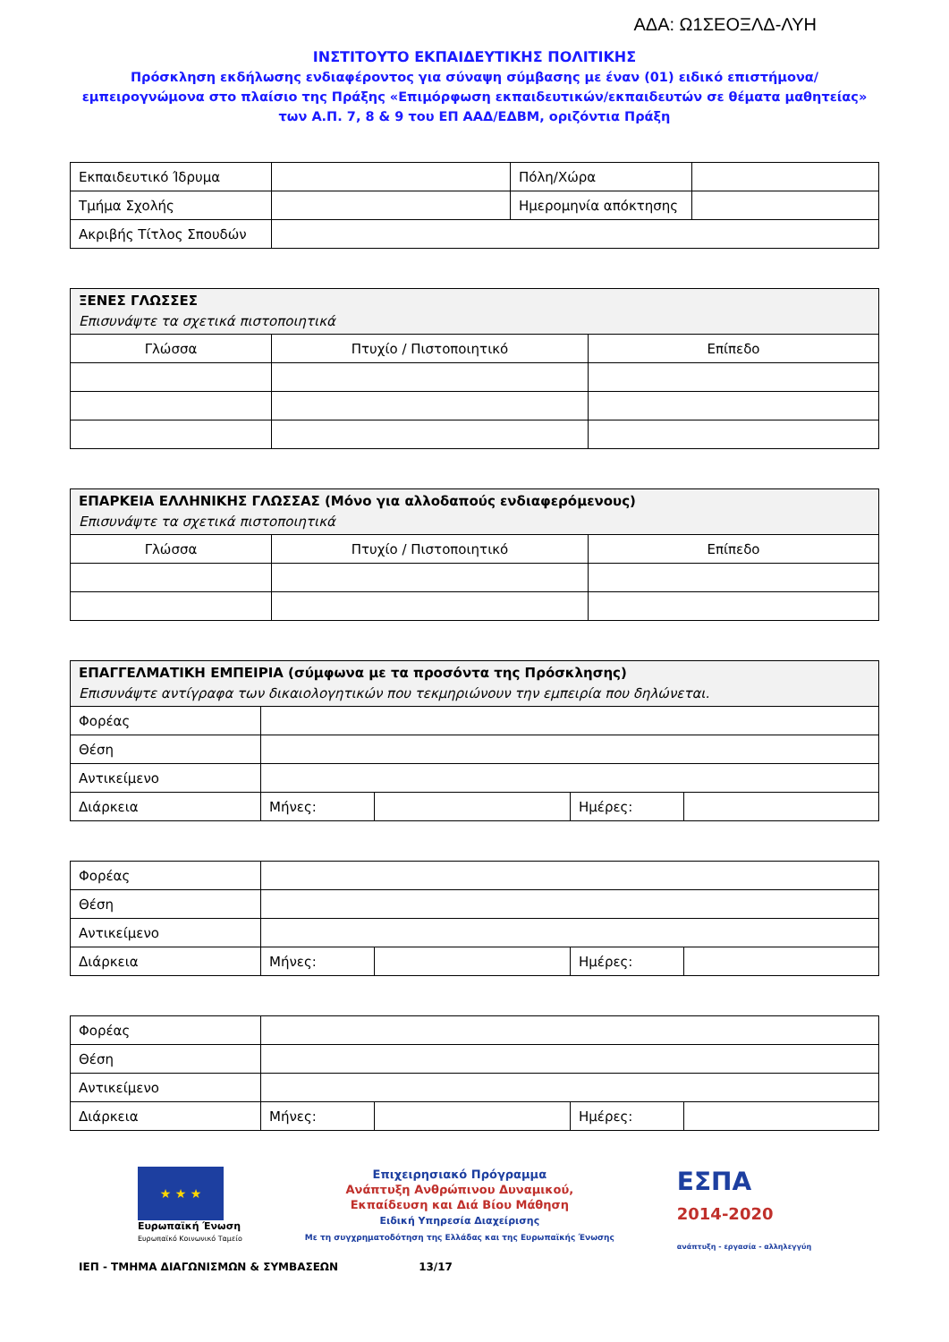ΑΔΑ: Ω1ΣΕΟΞΛΔ-ΛΥΗ
ΙΝΣΤΙΤΟΥΤΟ ΕΚΠΑΙΔΕΥΤΙΚΗΣ ΠΟΛΙΤΙΚΗΣ
Πρόσκληση εκδήλωσης ενδιαφέροντος για σύναψη σύμβασης με έναν (01) ειδικό επιστήμονα/εμπειρογνώμονα στο πλαίσιο της Πράξης «Επιμόρφωση εκπαιδευτικών/εκπαιδευτών σε θέματα μαθητείας» των Α.Π. 7, 8 & 9 του ΕΠ ΑΑΔ/ΕΔΒΜ, οριζόντια Πράξη
| Εκπαιδευτικό Ίδρυμα | | Πόλη/Χώρα | |
| Τμήμα Σχολής | | Ημερομηνία απόκτησης | |
| Ακριβής Τίτλος Σπουδών | | | |
| ΞΕΝΕΣ ΓΛΩΣΣΕΣ Επισυνάψτε τα σχετικά πιστοποιητικά | | |
| --- | --- | --- |
| Γλώσσα | Πτυχίο / Πιστοποιητικό | Επίπεδο |
| ΕΠΑΡΚΕΙΑ ΕΛΛΗΝΙΚΗΣ ΓΛΩΣΣΑΣ (Μόνο για αλλοδαπούς ενδιαφερόμενους) Επισυνάψτε τα σχετικά πιστοποιητικά | | |
| --- | --- | --- |
| Γλώσσα | Πτυχίο / Πιστοποιητικό | Επίπεδο |
| ΕΠΑΓΓΕΛΜΑΤΙΚΗ ΕΜΠΕΙΡΙΑ (σύμφωνα με τα προσόντα της Πρόσκλησης) Επισυνάψτε αντίγραφα των δικαιολογητικών που τεκμηριώνουν την εμπειρία που δηλώνεται. | | | | |
| --- | --- | --- | --- | --- |
| Φορέας | | | | |
| Θέση | | | | |
| Αντικείμενο | | | | |
| Διάρκεια | Μήνες: | | Ημέρες: | |
| Φορέας | | | | |
| Θέση | | | | |
| Αντικείμενο | | | | |
| Διάρκεια | Μήνες: | | Ημέρες: | |
| Φορέας | | | | |
| Θέση | | | | |
| Αντικείμενο | | | | |
| Διάρκεια | Μήνες: | | Ημέρες: | |
★ ★ ★
Ευρωπαϊκή Ένωση
Ευρωπαϊκό Κοινωνικό Ταμείο
Επιχειρησιακό Πρόγραμμα
Ανάπτυξη Ανθρώπινου Δυναμικού,
Εκπαίδευση και Διά Βίου Μάθηση
Ειδική Υπηρεσία Διαχείρισης
Με τη συγχρηματοδότηση της Ελλάδας και της Ευρωπαϊκής Ένωσης
ΕΣΠΑ
2014-2020
ανάπτυξη - εργασία - αλληλεγγύη
ΙΕΠ - ΤΜΗΜΑ ΔΙΑΓΩΝΙΣΜΩΝ & ΣΥΜΒΑΣΕΩΝ 13/17